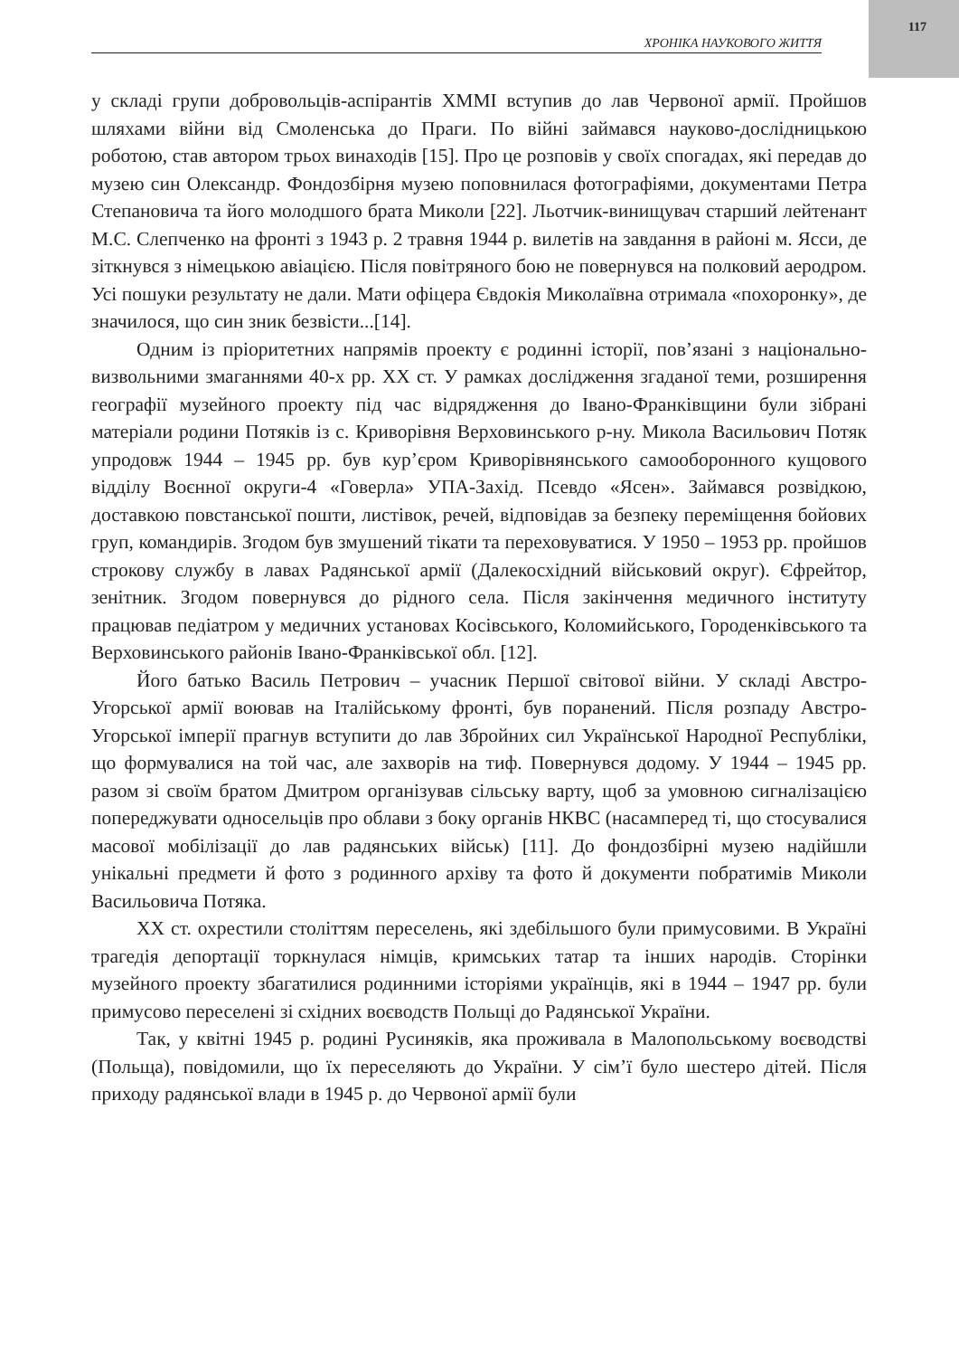117
ХРОНІКА НАУКОВОГО ЖИТТЯ
у складі групи добровольців-аспірантів ХММІ вступив до лав Червоної армії. Пройшов шляхами війни від Смоленська до Праги. По війні займався науково-дослідницькою роботою, став автором трьох винаходів [15]. Про це розповів у своїх спогадах, які передав до музею син Олександр. Фондозбірня музею поповнилася фотографіями, документами Петра Степановича та його молодшого брата Миколи [22]. Льотчик-винищувач старший лейтенант М.С. Слепченко на фронті з 1943 р. 2 травня 1944 р. вилетів на завдання в районі м. Ясси, де зіткнувся з німецькою авіацією. Після повітряного бою не повернувся на полковий аеродром. Усі пошуки результату не дали. Мати офіцера Євдокія Миколаївна отримала «похоронку», де значилося, що син зник безвісти...[14].
Одним із пріоритетних напрямів проекту є родинні історії, пов’язані з національно-визвольними змаганнями 40-х рр. ХХ ст. У рамках дослідження згаданої теми, розширення географії музейного проекту під час відрядження до Івано-Франківщини були зібрані матеріали родини Потяків із с. Криворівня Верховинського р-ну. Микола Васильович Потяк упродовж 1944 – 1945 рр. був кур’єром Криворівнянського самооборонного кущового відділу Воєнної округи-4 «Говерла» УПА-Захід. Псевдо «Ясен». Займався розвідкою, доставкою повстанської пошти, листівок, речей, відповідав за безпеку переміщення бойових груп, командирів. Згодом був змушений тікати та переховуватися. У 1950 – 1953 рр. пройшов строкову службу в лавах Радянської армії (Далекосхідний військовий округ). Єфрейтор, зенітник. Згодом повернувся до рідного села. Після закінчення медичного інституту працював педіатром у медичних установах Косівського, Коломийського, Городенківського та Верховинського районів Івано-Франківської обл. [12].
Його батько Василь Петрович – учасник Першої світової війни. У складі Австро-Угорської армії воював на Італійському фронті, був поранений. Після розпаду Австро-Угорської імперії прагнув вступити до лав Збройних сил Української Народної Республіки, що формувалися на той час, але захворів на тиф. Повернувся додому. У 1944 – 1945 рр. разом зі своїм братом Дмитром організував сільську варту, щоб за умовною сигналізацією попереджувати односельців про облави з боку органів НКВС (насамперед ті, що стосувалися масової мобілізації до лав радянських військ) [11]. До фондозбірні музею надійшли унікальні предмети й фото з родинного архіву та фото й документи побратимів Миколи Васильовича Потяка.
ХХ ст. охрестили століттям переселень, які здебільшого були примусовими. В Україні трагедія депортації торкнулася німців, кримських татар та інших народів. Сторінки музейного проекту збагатилися родинними історіями українців, які в 1944 – 1947 рр. були примусово переселені зі східних воєводств Польщі до Радянської України.
Так, у квітні 1945 р. родині Русиняків, яка проживала в Малопольському воєводстві (Польща), повідомили, що їх переселяють до України. У сім’ї було шестеро дітей. Після приходу радянської влади в 1945 р. до Червоної армії були